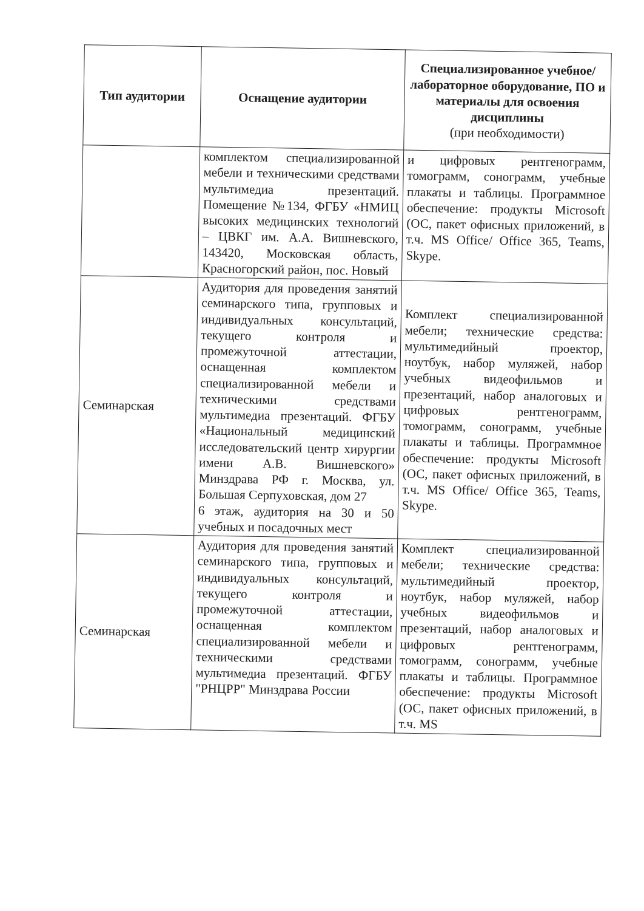| Тип аудитории | Оснащение аудитории | Специализированное учебное/лабораторное оборудование, ПО и материалы для освоения дисциплины (при необходимости) |
| --- | --- | --- |
| | комплектом специализированной мебели и техническими средствами мультимедиа презентаций. Помещение №134, ФГБУ «НМИЦ высоких медицинских технологий – ЦВКГ им. А.А. Вишневского, 143420, Московская область, Красногорский район, пос. Новый | и цифровых рентгенограмм, томограмм, сонограмм, учебные плакаты и таблицы. Программное обеспечение: продукты Microsoft (ОС, пакет офисных приложений, в т.ч. MS Office/ Office 365, Teams, Skype. |
| Семинарская | Аудитория для проведения занятий семинарского типа, групповых и индивидуальных консультаций, текущего контроля и промежуточной аттестации, оснащенная комплектом специализированной мебели и техническими средствами мультимедиа презентаций. ФГБУ «Национальный медицинский исследовательский центр хирургии имени А.В. Вишневского» Минздрава РФ г. Москва, ул. Большая Серпуховская, дом 27 6 этаж, аудитория на 30 и 50 учебных и посадочных мест | Комплект специализированной мебели; технические средства: мультимедийный проектор, ноутбук, набор муляжей, набор учебных видеофильмов и презентаций, набор аналоговых и цифровых рентгенограмм, томограмм, сонограмм, учебные плакаты и таблицы. Программное обеспечение: продукты Microsoft (ОС, пакет офисных приложений, в т.ч. MS Office/ Office 365, Teams, Skype. |
| Семинарская | Аудитория для проведения занятий семинарского типа, групповых и индивидуальных консультаций, текущего контроля и промежуточной аттестации, оснащенная комплектом специализированной мебели и техническими средствами мультимедиа презентаций. ФГБУ "РНЦРР" Минздрава России | Комплект специализированной мебели; технические средства: мультимедийный проектор, ноутбук, набор муляжей, набор учебных видеофильмов и презентаций, набор аналоговых и цифровых рентгенограмм, томограмм, сонограмм, учебные плакаты и таблицы. Программное обеспечение: продукты Microsoft (ОС, пакет офисных приложений, в т.ч. MS |